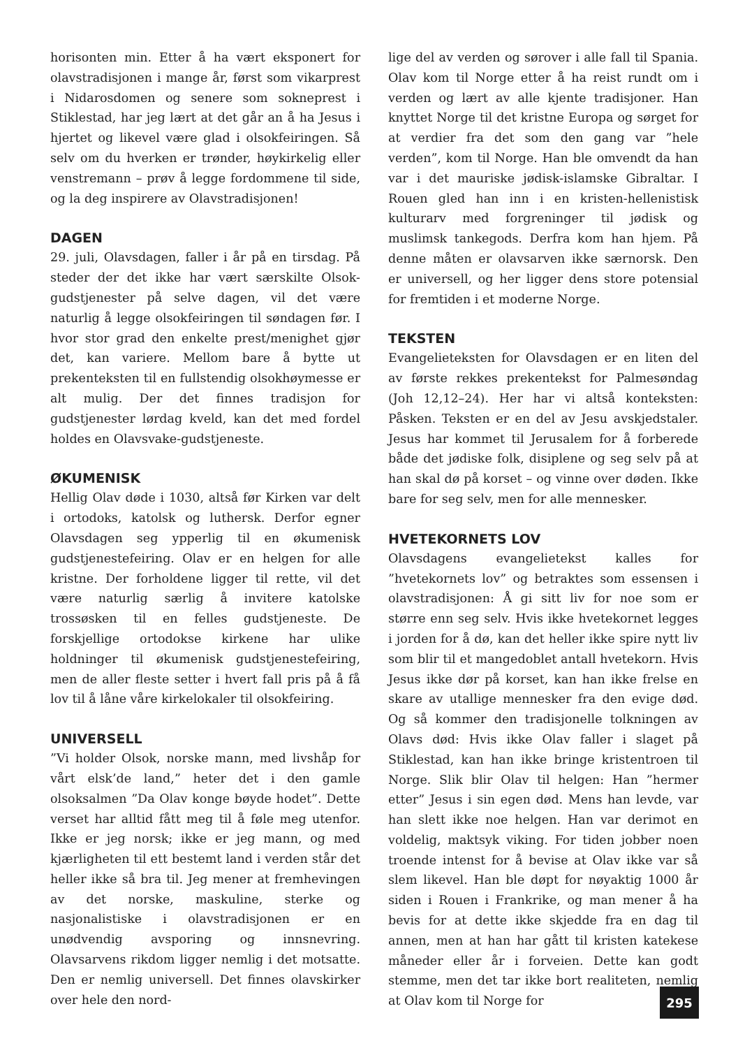horisonten min. Etter å ha vært eksponert for olavstradisjonen i mange år, først som vikarprest i Nidarosdomen og senere som sokneprest i Stiklestad, har jeg lært at det går an å ha Jesus i hjertet og likevel være glad i olsokfeiringen. Så selv om du hverken er trønder, høykirkelig eller venstremann – prøv å legge fordommene til side, og la deg inspirere av Olavstradisjonen!
DAGEN
29. juli, Olavsdagen, faller i år på en tirsdag. På steder der det ikke har vært særskilte Olsok-gudstjenester på selve dagen, vil det være naturlig å legge olsokfeiringen til søndagen før. I hvor stor grad den enkelte prest/menighet gjør det, kan variere. Mellom bare å bytte ut prekenteksten til en fullstendig olsokhøymesse er alt mulig. Der det finnes tradisjon for gudstjenester lørdag kveld, kan det med fordel holdes en Olavsvake-gudstjeneste.
ØKUMENISK
Hellig Olav døde i 1030, altså før Kirken var delt i ortodoks, katolsk og luthersk. Derfor egner Olavsdagen seg ypperlig til en økumenisk gudstjenestefeiring. Olav er en helgen for alle kristne. Der forholdene ligger til rette, vil det være naturlig særlig å invitere katolske trossøsken til en felles gudstjeneste. De forskjellige ortodokse kirkene har ulike holdninger til økumenisk gudstjenestefeiring, men de aller fleste setter i hvert fall pris på å få lov til å låne våre kirkelokaler til olsokfeiring.
UNIVERSELL
”Vi holder Olsok, norske mann, med livshåp for vårt elsk’de land,” heter det i den gamle olsoksalmen ”Da Olav konge bøyde hodet”. Dette verset har alltid fått meg til å føle meg utenfor. Ikke er jeg norsk; ikke er jeg mann, og med kjærligheten til ett bestemt land i verden står det heller ikke så bra til. Jeg mener at fremhevingen av det norske, maskuline, sterke og nasjonalistiske i olavstradisjonen er en unødvendig avsporing og innsnevring. Olavsarvens rikdom ligger nemlig i det motsatte. Den er nemlig universell. Det finnes olavskirker over hele den nord-
lige del av verden og sørover i alle fall til Spania. Olav kom til Norge etter å ha reist rundt om i verden og lært av alle kjente tradisjoner. Han knyttet Norge til det kristne Europa og sørget for at verdier fra det som den gang var ”hele verden”, kom til Norge. Han ble omvendt da han var i det mauriske jødisk-islamske Gibraltar. I Rouen gled han inn i en kristen-hellenistisk kulturarv med forgreninger til jødisk og muslimsk tankegods. Derfra kom han hjem. På denne måten er olavsarven ikke særnorsk. Den er universell, og her ligger dens store potensial for fremtiden i et moderne Norge.
TEKSTEN
Evangelieteksten for Olavsdagen er en liten del av første rekkes prekentekst for Palmesøndag (Joh 12,12–24). Her har vi altså konteksten: Påsken. Teksten er en del av Jesu avskjedstaler. Jesus har kommet til Jerusalem for å forberede både det jødiske folk, disiplene og seg selv på at han skal dø på korset – og vinne over døden. Ikke bare for seg selv, men for alle mennesker.
HVETEKORNETS LOV
Olavsdagens evangelietekst kalles for ”hvetekornets lov” og betraktes som essensen i olavstradisjonen: Å gi sitt liv for noe som er større enn seg selv. Hvis ikke hvetekornet legges i jorden for å dø, kan det heller ikke spire nytt liv som blir til et mangedoblet antall hvetekorn. Hvis Jesus ikke dør på korset, kan han ikke frelse en skare av utallige mennesker fra den evige død. Og så kommer den tradisjonelle tolkningen av Olavs død: Hvis ikke Olav faller i slaget på Stiklestad, kan han ikke bringe kristentroen til Norge. Slik blir Olav til helgen: Han ”hermer etter” Jesus i sin egen død. Mens han levde, var han slett ikke noe helgen. Han var derimot en voldelig, maktsyk viking. For tiden jobber noen troende intenst for å bevise at Olav ikke var så slem likevel. Han ble døpt for nøyaktig 1000 år siden i Rouen i Frankrike, og man mener å ha bevis for at dette ikke skjedde fra en dag til annen, men at han har gått til kristen katekese måneder eller år i forveien. Dette kan godt stemme, men det tar ikke bort realiteten, nemlig at Olav kom til Norge for
295